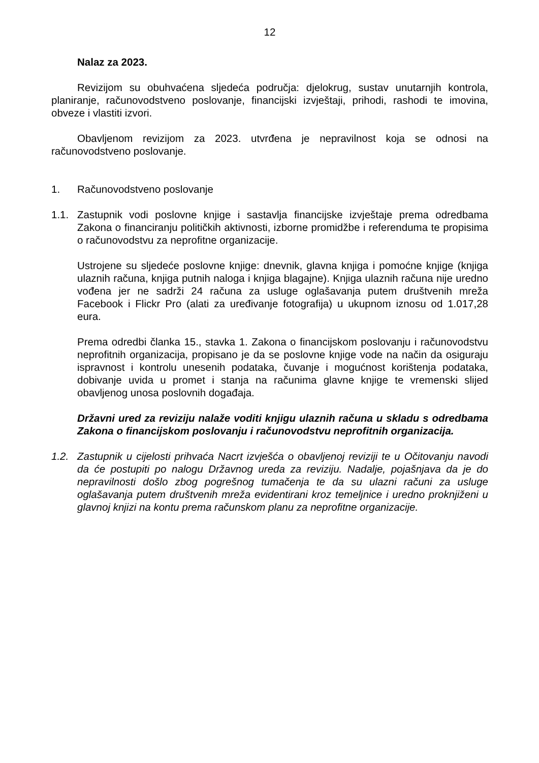12
Nalaz za 2023.
Revizijom su obuhvaćena sljedeća područja: djelokrug, sustav unutarnjih kontrola, planiranje, računovodstveno poslovanje, financijski izvještaji, prihodi, rashodi te imovina, obveze i vlastiti izvori.
Obavljenom revizijom za 2023. utvrđena je nepravilnost koja se odnosi na računovodstveno poslovanje.
1. Računovodstveno poslovanje
1.1. Zastupnik vodi poslovne knjige i sastavlja financijske izvještaje prema odredbama Zakona o financiranju političkih aktivnosti, izborne promidžbe i referenduma te propisima o računovodstvu za neprofitne organizacije.
Ustrojene su sljedeće poslovne knjige: dnevnik, glavna knjiga i pomoćne knjige (knjiga ulaznih računa, knjiga putnih naloga i knjiga blagajne). Knjiga ulaznih računa nije uredno vođena jer ne sadrži 24 računa za usluge oglašavanja putem društvenih mreža Facebook i Flickr Pro (alati za uređivanje fotografija) u ukupnom iznosu od 1.017,28 eura.
Prema odredbi članka 15., stavka 1. Zakona o financijskom poslovanju i računovodstvu neprofitnih organizacija, propisano je da se poslovne knjige vode na način da osiguraju ispravnost i kontrolu unesenih podataka, čuvanje i mogućnost korištenja podataka, dobivanje uvida u promet i stanja na računima glavne knjige te vremenski slijed obavljenog unosa poslovnih događaja.
Državni ured za reviziju nalaže voditi knjigu ulaznih računa u skladu s odredbama Zakona o financijskom poslovanju i računovodstvu neprofitnih organizacija.
1.2. Zastupnik u cijelosti prihvaća Nacrt izvješća o obavljenoj reviziji te u Očitovanju navodi da će postupiti po nalogu Državnog ureda za reviziju. Nadalje, pojašnjava da je do nepravilnosti došlo zbog pogrešnog tumačenja te da su ulazni računi za usluge oglašavanja putem društvenih mreža evidentirani kroz temeljnice i uredno proknjiženi u glavnoj knjizi na kontu prema računskom planu za neprofitne organizacije.